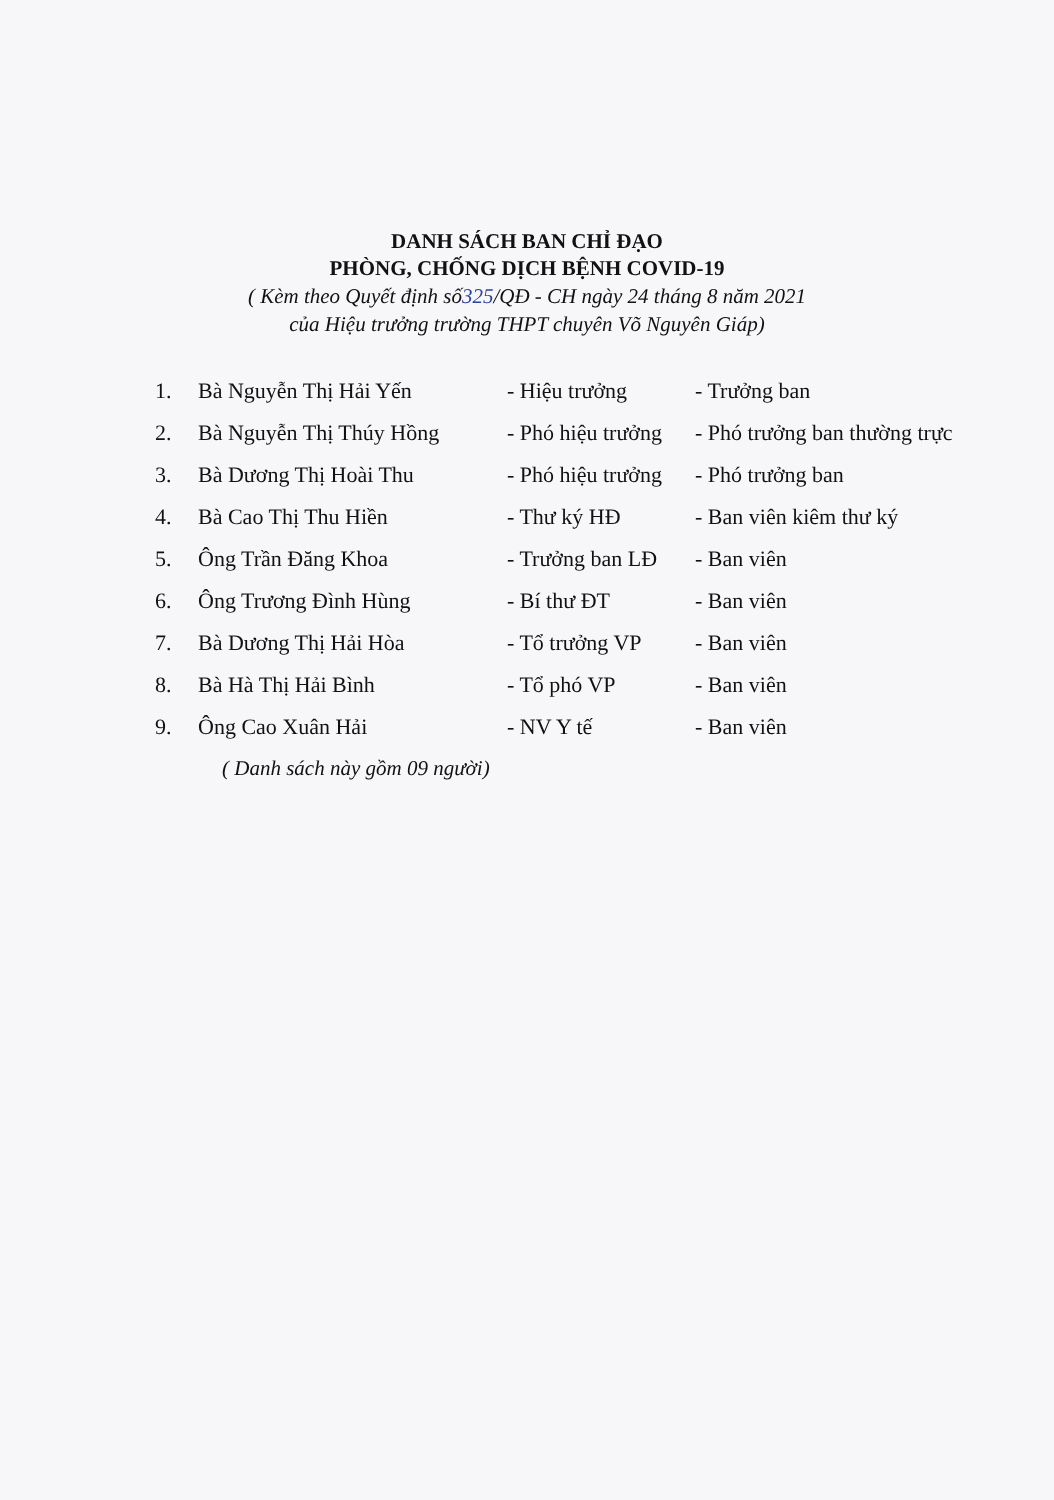DANH SÁCH BAN CHỈ ĐẠO
PHÒNG, CHỐNG DỊCH BỆNH COVID-19
( Kèm theo Quyết định số325/QĐ - CH ngày 24 tháng 8 năm 2021
của Hiệu trưởng trường THPT chuyên Võ Nguyên Giáp)
| 1. | Bà Nguyễn Thị Hải Yến | - Hiệu trưởng | - Trưởng ban |
| 2. | Bà Nguyễn Thị Thúy Hồng | - Phó hiệu trưởng | - Phó trưởng ban thường trực |
| 3. | Bà Dương Thị Hoài Thu | - Phó hiệu trưởng | - Phó trưởng ban |
| 4. | Bà Cao Thị Thu Hiền | - Thư ký HĐ | - Ban viên kiêm thư ký |
| 5. | Ông Trần Đăng Khoa | - Trưởng ban LĐ | - Ban viên |
| 6. | Ông Trương Đình Hùng | - Bí thư ĐT | - Ban viên |
| 7. | Bà Dương Thị Hải Hòa | - Tổ trưởng VP | - Ban viên |
| 8. | Bà Hà Thị Hải Bình | - Tổ phó VP | - Ban viên |
| 9. | Ông Cao Xuân Hải | - NV Y tế | - Ban viên |
( Danh sách này gồm 09 người)